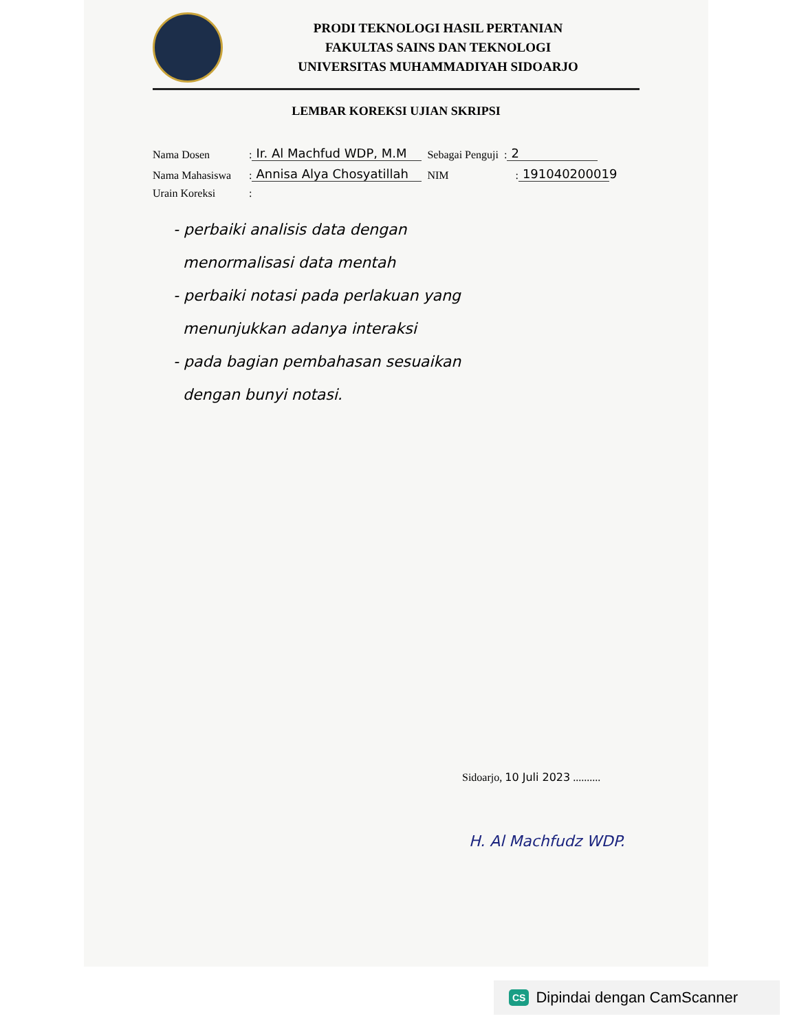PRODI TEKNOLOGI HASIL PERTANIAN
FAKULTAS SAINS DAN TEKNOLOGI
UNIVERSITAS MUHAMMADIYAH SIDOARJO
LEMBAR KOREKSI UJIAN SKRIPSI
Nama Dosen: Ir. Al Machfud WDP, M.M Sebagai Penguji: 2
Nama Mahasiswa: Annisa Alya Chosyatillah NIM: 191040200019
Urain Koreksi:
- perbaiki analisis data dengan
menormalisasi data mentah
- perbaiki notasi pada perlakuan yang
menunjukkan adanya interaksi
- pada bagian pembahasan sesuaikan
dengan bunyi notasi.
Sidoarjo, 10 Juli 2023 ..........
H. Al Machfudz WDP.
CS Dipindai dengan CamScanner